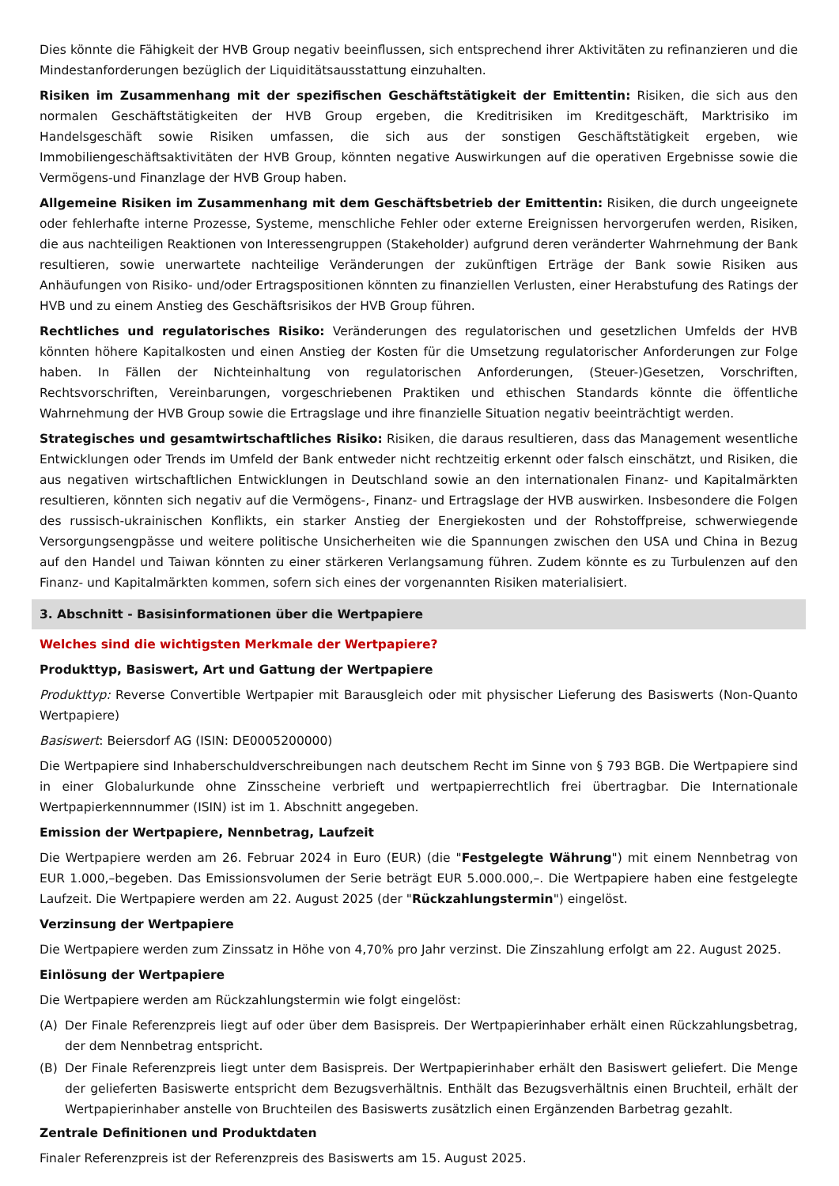Dies könnte die Fähigkeit der HVB Group negativ beeinflussen, sich entsprechend ihrer Aktivitäten zu refinanzieren und die Mindestanforderungen bezüglich der Liquiditätsausstattung einzuhalten.
Risiken im Zusammenhang mit der spezifischen Geschäftstätigkeit der Emittentin: Risiken, die sich aus den normalen Geschäftstätigkeiten der HVB Group ergeben, die Kreditrisiken im Kreditgeschäft, Marktrisiko im Handelsgeschäft sowie Risiken umfassen, die sich aus der sonstigen Geschäftstätigkeit ergeben, wie Immobiliengeschäftsaktivitäten der HVB Group, könnten negative Auswirkungen auf die operativen Ergebnisse sowie die Vermögens-und Finanzlage der HVB Group haben.
Allgemeine Risiken im Zusammenhang mit dem Geschäftsbetrieb der Emittentin: Risiken, die durch ungeeignete oder fehlerhafte interne Prozesse, Systeme, menschliche Fehler oder externe Ereignissen hervorgerufen werden, Risiken, die aus nachteiligen Reaktionen von Interessengruppen (Stakeholder) aufgrund deren veränderter Wahrnehmung der Bank resultieren, sowie unerwartete nachteilige Veränderungen der zukünftigen Erträge der Bank sowie Risiken aus Anhäufungen von Risiko- und/oder Ertragspositionen könnten zu finanziellen Verlusten, einer Herabstufung des Ratings der HVB und zu einem Anstieg des Geschäftsrisikos der HVB Group führen.
Rechtliches und regulatorisches Risiko: Veränderungen des regulatorischen und gesetzlichen Umfelds der HVB könnten höhere Kapitalkosten und einen Anstieg der Kosten für die Umsetzung regulatorischer Anforderungen zur Folge haben. In Fällen der Nichteinhaltung von regulatorischen Anforderungen, (Steuer-)Gesetzen, Vorschriften, Rechtsvorschriften, Vereinbarungen, vorgeschriebenen Praktiken und ethischen Standards könnte die öffentliche Wahrnehmung der HVB Group sowie die Ertragslage und ihre finanzielle Situation negativ beeinträchtigt werden.
Strategisches und gesamtwirtschaftliches Risiko: Risiken, die daraus resultieren, dass das Management wesentliche Entwicklungen oder Trends im Umfeld der Bank entweder nicht rechtzeitig erkennt oder falsch einschätzt, und Risiken, die aus negativen wirtschaftlichen Entwicklungen in Deutschland sowie an den internationalen Finanz- und Kapitalmärkten resultieren, könnten sich negativ auf die Vermögens-, Finanz- und Ertragslage der HVB auswirken. Insbesondere die Folgen des russisch-ukrainischen Konflikts, ein starker Anstieg der Energiekosten und der Rohstoffpreise, schwerwiegende Versorgungsengpässe und weitere politische Unsicherheiten wie die Spannungen zwischen den USA und China in Bezug auf den Handel und Taiwan könnten zu einer stärkeren Verlangsamung führen. Zudem könnte es zu Turbulenzen auf den Finanz- und Kapitalmärkten kommen, sofern sich eines der vorgenannten Risiken materialisiert.
3. Abschnitt - Basisinformationen über die Wertpapiere
Welches sind die wichtigsten Merkmale der Wertpapiere?
Produkttyp, Basiswert, Art und Gattung der Wertpapiere
Produkttyp: Reverse Convertible Wertpapier mit Barausgleich oder mit physischer Lieferung des Basiswerts (Non-Quanto Wertpapiere)
Basiswert: Beiersdorf AG (ISIN: DE0005200000)
Die Wertpapiere sind Inhaberschuldverschreibungen nach deutschem Recht im Sinne von § 793 BGB. Die Wertpapiere sind in einer Globalurkunde ohne Zinsscheine verbrieft und wertpapierrechtlich frei übertragbar. Die Internationale Wertpapierkennnummer (ISIN) ist im 1. Abschnitt angegeben.
Emission der Wertpapiere, Nennbetrag, Laufzeit
Die Wertpapiere werden am 26. Februar 2024 in Euro (EUR) (die "Festgelegte Währung") mit einem Nennbetrag von EUR 1.000,–begeben. Das Emissionsvolumen der Serie beträgt EUR 5.000.000,–. Die Wertpapiere haben eine festgelegte Laufzeit. Die Wertpapiere werden am 22. August 2025 (der "Rückzahlungstermin") eingelöst.
Verzinsung der Wertpapiere
Die Wertpapiere werden zum Zinssatz in Höhe von 4,70% pro Jahr verzinst. Die Zinszahlung erfolgt am 22. August 2025.
Einlösung der Wertpapiere
Die Wertpapiere werden am Rückzahlungstermin wie folgt eingelöst:
(A) Der Finale Referenzpreis liegt auf oder über dem Basispreis. Der Wertpapierinhaber erhält einen Rückzahlungsbetrag, der dem Nennbetrag entspricht.
(B) Der Finale Referenzpreis liegt unter dem Basispreis. Der Wertpapierinhaber erhält den Basiswert geliefert. Die Menge der gelieferten Basiswerte entspricht dem Bezugsverhältnis. Enthält das Bezugsverhältnis einen Bruchteil, erhält der Wertpapierinhaber anstelle von Bruchteilen des Basiswerts zusätzlich einen Ergänzenden Barbetrag gezahlt.
Zentrale Definitionen und Produktdaten
Finaler Referenzpreis ist der Referenzpreis des Basiswerts am 15. August 2025.